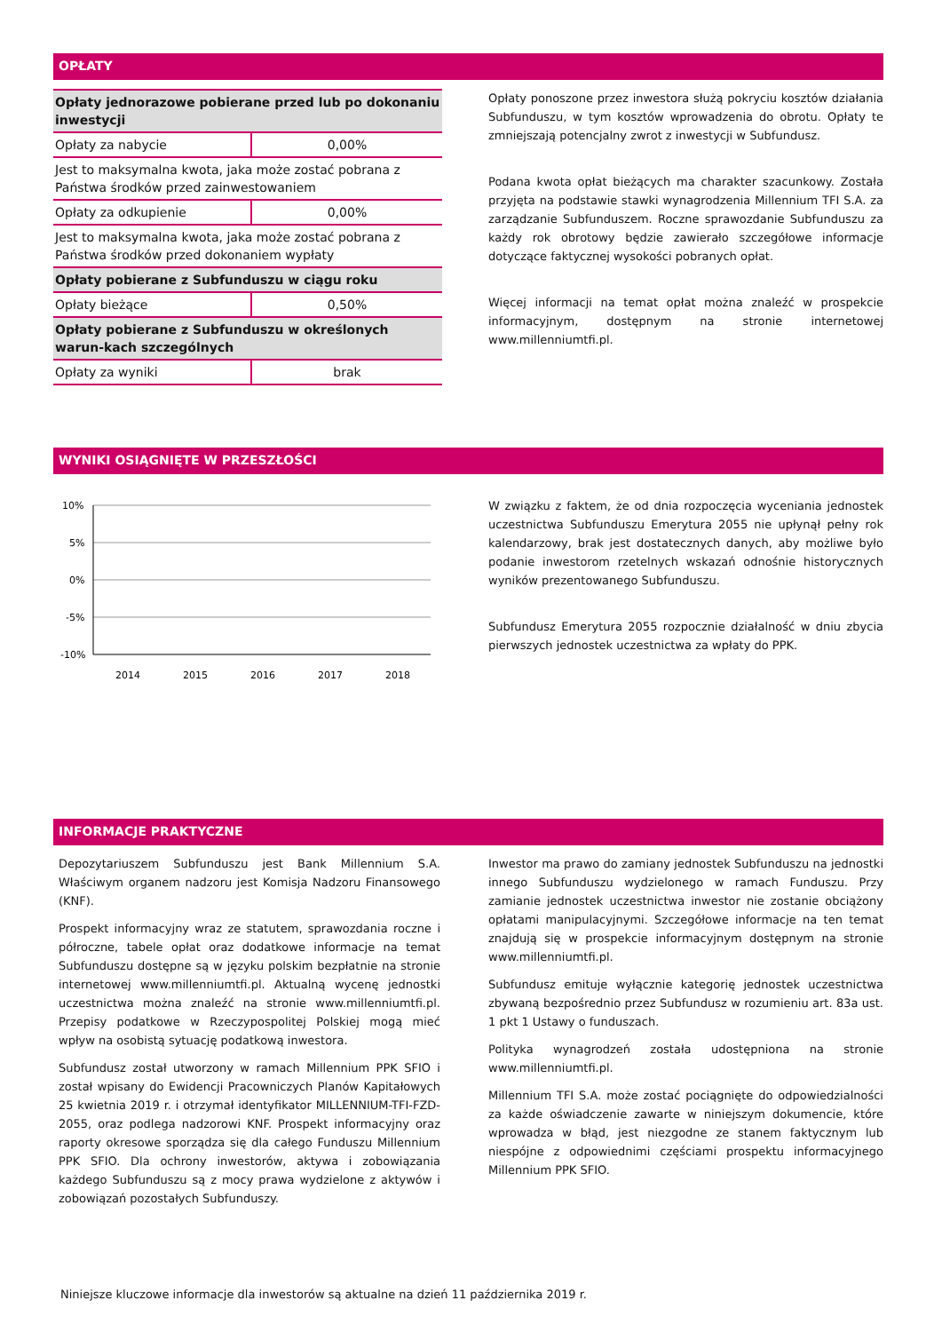OPŁATY
| Opłaty jednorazowe pobierane przed lub po dokonaniu inwestycji | |
| Opłaty za nabycie | 0,00% |
| Jest to maksymalna kwota, jaka może zostać pobrana z Państwa środków przed zainwestowaniem | |
| Opłaty za odkupienie | 0,00% |
| Jest to maksymalna kwota, jaka może zostać pobrana z Państwa środków przed dokonaniem wypłaty | |
| Opłaty pobierane z Subfunduszu w ciągu roku | |
| Opłaty bieżące | 0,50% |
| Opłaty pobierane z Subfunduszu w określonych warun-kach szczególnych | |
| Opłaty za wyniki | brak |
Opłaty ponoszone przez inwestora służą pokryciu kosztów działania Subfunduszu, w tym kosztów wprowadzenia do obrotu. Opłaty te zmniejszają potencjalny zwrot z inwestycji w Subfundusz.
Podana kwota opłat bieżących ma charakter szacunkowy. Została przyjęta na podstawie stawki wynagrodzenia Millennium TFI S.A. za zarządzanie Subfunduszem. Roczne sprawozdanie Subfunduszu za każdy rok obrotowy będzie zawierało szczegółowe informacje dotyczące faktycznej wysokości pobranych opłat.
Więcej informacji na temat opłat można znaleźć w prospekcie informacyjnym, dostępnym na stronie internetowej www.millenniumtfi.pl.
WYNIKI OSIĄGNIĘTE W PRZESZŁOŚCI
10%
5%
0%
-5%
-10%
2014
2015
2016
2017
2018
W związku z faktem, że od dnia rozpoczęcia wyceniania jednostek uczestnictwa Subfunduszu Emerytura 2055 nie upłynął pełny rok kalendarzowy, brak jest dostatecznych danych, aby możliwe było podanie inwestorom rzetelnych wskazań odnośnie historycznych wyników prezentowanego Subfunduszu.
Subfundusz Emerytura 2055 rozpocznie działalność w dniu zbycia pierwszych jednostek uczestnictwa za wpłaty do PPK.
INFORMACJE PRAKTYCZNE
Depozytariuszem Subfunduszu jest Bank Millennium S.A. Właściwym organem nadzoru jest Komisja Nadzoru Finansowego (KNF).
Prospekt informacyjny wraz ze statutem, sprawozdania roczne i półroczne, tabele opłat oraz dodatkowe informacje na temat Subfunduszu dostępne są w języku polskim bezpłatnie na stronie internetowej www.millenniumtfi.pl. Aktualną wycenę jednostki uczestnictwa można znaleźć na stronie www.millenniumtfi.pl. Przepisy podatkowe w Rzeczypospolitej Polskiej mogą mieć wpływ na osobistą sytuację podatkową inwestora.
Subfundusz został utworzony w ramach Millennium PPK SFIO i został wpisany do Ewidencji Pracowniczych Planów Kapitałowych 25 kwietnia 2019 r. i otrzymał identyfikator MILLENNIUM-TFI-FZD-2055, oraz podlega nadzorowi KNF. Prospekt informacyjny oraz raporty okresowe sporządza się dla całego Funduszu Millennium PPK SFIO. Dla ochrony inwestorów, aktywa i zobowiązania każdego Subfunduszu są z mocy prawa wydzielone z aktywów i zobowiązań pozostałych Subfunduszy.
Inwestor ma prawo do zamiany jednostek Subfunduszu na jednostki innego Subfunduszu wydzielonego w ramach Funduszu. Przy zamianie jednostek uczestnictwa inwestor nie zostanie obciążony opłatami manipulacyjnymi. Szczegółowe informacje na ten temat znajdują się w prospekcie informacyjnym dostępnym na stronie www.millenniumtfi.pl.
Subfundusz emituje wyłącznie kategorię jednostek uczestnictwa zbywaną bezpośrednio przez Subfundusz w rozumieniu art. 83a ust. 1 pkt 1 Ustawy o funduszach.
Polityka wynagrodzeń została udostępniona na stronie www.millenniumtfi.pl.
Millennium TFI S.A. może zostać pociągnięte do odpowiedzialności za każde oświadczenie zawarte w niniejszym dokumencie, które wprowadza w błąd, jest niezgodne ze stanem faktycznym lub niespójne z odpowiednimi częściami prospektu informacyjnego Millennium PPK SFIO.
Niniejsze kluczowe informacje dla inwestorów są aktualne na dzień 11 października 2019 r.